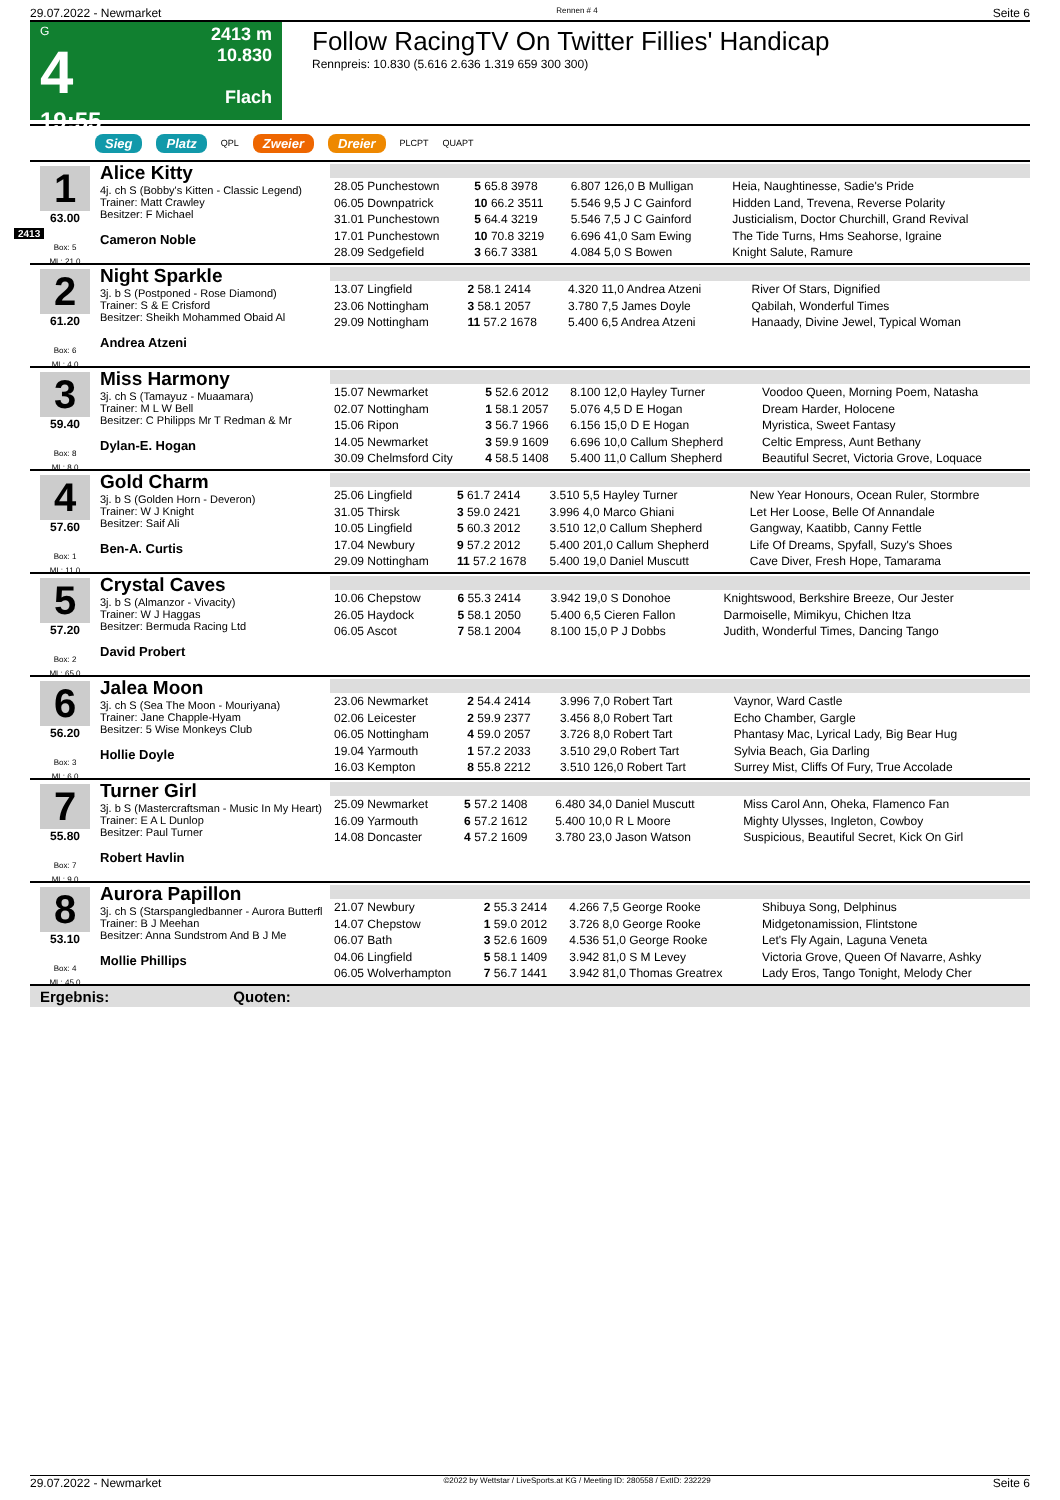29.07.2022 - Newmarket Rennen # 4 Seite 6
G
4
19:55
2413 m
10.830
Flach
Follow RacingTV On Twitter Fillies' Handicap
Rennpreis: 10.830 (5.616 2.636 1.319 659 300 300)
Sieg Platz QPL Zweier Dreier PLCPT QUAPT
2413
1
63.00
Box: 5
ML: 21,0
Alice Kitty
4j. ch S (Bobby's Kitten - Classic Legend)
Trainer: Matt Crawley
Besitzer: F Michael
Cameron Noble
| 28.05 Punchestown | 5 65.8 3978 | 6.807 126,0 B Mulligan | Heia, Naughtinesse, Sadie's Pride |
| 06.05 Downpatrick | 10 66.2 3511 | 5.546 9,5 J C Gainford | Hidden Land, Trevena, Reverse Polarity |
| 31.01 Punchestown | 5 64.4 3219 | 5.546 7,5 J C Gainford | Justicialism, Doctor Churchill, Grand Revival |
| 17.01 Punchestown | 10 70.8 3219 | 6.696 41,0 Sam Ewing | The Tide Turns, Hms Seahorse, Igraine |
| 28.09 Sedgefield | 3 66.7 3381 | 4.084 5,0 S Bowen | Knight Salute, Ramure |
2
61.20
Box: 6
ML: 4,0
Night Sparkle
3j. b S (Postponed - Rose Diamond)
Trainer: S & E Crisford
Besitzer: Sheikh Mohammed Obaid Al
Andrea Atzeni
| 13.07 Lingfield | 2 58.1 2414 | 4.320 11,0 Andrea Atzeni | River Of Stars, Dignified |
| 23.06 Nottingham | 3 58.1 2057 | 3.780 7,5 James Doyle | Qabilah, Wonderful Times |
| 29.09 Nottingham | 11 57.2 1678 | 5.400 6,5 Andrea Atzeni | Hanaady, Divine Jewel, Typical Woman |
3
59.40
Box: 8
ML: 8,0
Miss Harmony
3j. ch S (Tamayuz - Muaamara)
Trainer: M L W Bell
Besitzer: C Philipps Mr T Redman & Mr
Dylan-E. Hogan
| 15.07 Newmarket | 5 52.6 2012 | 8.100 12,0 Hayley Turner | Voodoo Queen, Morning Poem, Natasha |
| 02.07 Nottingham | 1 58.1 2057 | 5.076 4,5 D E Hogan | Dream Harder, Holocene |
| 15.06 Ripon | 3 56.7 1966 | 6.156 15,0 D E Hogan | Myristica, Sweet Fantasy |
| 14.05 Newmarket | 3 59.9 1609 | 6.696 10,0 Callum Shepherd | Celtic Empress, Aunt Bethany |
| 30.09 Chelmsford City | 4 58.5 1408 | 5.400 11,0 Callum Shepherd | Beautiful Secret, Victoria Grove, Loquace |
4
57.60
Box: 1
ML: 11,0
Gold Charm
3j. b S (Golden Horn - Deveron)
Trainer: W J Knight
Besitzer: Saif Ali
Ben-A. Curtis
| 25.06 Lingfield | 5 61.7 2414 | 3.510 5,5 Hayley Turner | New Year Honours, Ocean Ruler, Stormbre |
| 31.05 Thirsk | 3 59.0 2421 | 3.996 4,0 Marco Ghiani | Let Her Loose, Belle Of Annandale |
| 10.05 Lingfield | 5 60.3 2012 | 3.510 12,0 Callum Shepherd | Gangway, Kaatibb, Canny Fettle |
| 17.04 Newbury | 9 57.2 2012 | 5.400 201,0 Callum Shepherd | Life Of Dreams, Spyfall, Suzy's Shoes |
| 29.09 Nottingham | 11 57.2 1678 | 5.400 19,0 Daniel Muscutt | Cave Diver, Fresh Hope, Tamarama |
5
57.20
Box: 2
ML: 65,0
Crystal Caves
3j. b S (Almanzor - Vivacity)
Trainer: W J Haggas
Besitzer: Bermuda Racing Ltd
David Probert
| 10.06 Chepstow | 6 55.3 2414 | 3.942 19,0 S Donohoe | Knightswood, Berkshire Breeze, Our Jester |
| 26.05 Haydock | 5 58.1 2050 | 5.400 6,5 Cieren Fallon | Darmoiselle, Mimikyu, Chichen Itza |
| 06.05 Ascot | 7 58.1 2004 | 8.100 15,0 P J Dobbs | Judith, Wonderful Times, Dancing Tango |
6
56.20
Box: 3
ML: 6,0
Jalea Moon
3j. ch S (Sea The Moon - Mouriyana)
Trainer: Jane Chapple-Hyam
Besitzer: 5 Wise Monkeys Club
Hollie Doyle
| 23.06 Newmarket | 2 54.4 2414 | 3.996 7,0 Robert Tart | Vaynor, Ward Castle |
| 02.06 Leicester | 2 59.9 2377 | 3.456 8,0 Robert Tart | Echo Chamber, Gargle |
| 06.05 Nottingham | 4 59.0 2057 | 3.726 8,0 Robert Tart | Phantasy Mac, Lyrical Lady, Big Bear Hug |
| 19.04 Yarmouth | 1 57.2 2033 | 3.510 29,0 Robert Tart | Sylvia Beach, Gia Darling |
| 16.03 Kempton | 8 55.8 2212 | 3.510 126,0 Robert Tart | Surrey Mist, Cliffs Of Fury, True Accolade |
7
55.80
Box: 7
ML: 9,0
Turner Girl
3j. b S (Mastercraftsman - Music In My Heart)
Trainer: E A L Dunlop
Besitzer: Paul Turner
Robert Havlin
| 25.09 Newmarket | 5 57.2 1408 | 6.480 34,0 Daniel Muscutt | Miss Carol Ann, Oheka, Flamenco Fan |
| 16.09 Yarmouth | 6 57.2 1612 | 5.400 10,0 R L Moore | Mighty Ulysses, Ingleton, Cowboy |
| 14.08 Doncaster | 4 57.2 1609 | 3.780 23,0 Jason Watson | Suspicious, Beautiful Secret, Kick On Girl |
8
53.10
Box: 4
ML: 45,0
Aurora Papillon
3j. ch S (Starspangledbanner - Aurora Butterfl
Trainer: B J Meehan
Besitzer: Anna Sundstrom And B J Me
Mollie Phillips
| 21.07 Newbury | 2 55.3 2414 | 4.266 7,5 George Rooke | Shibuya Song, Delphinus |
| 14.07 Chepstow | 1 59.0 2012 | 3.726 8,0 George Rooke | Midgetonamission, Flintstone |
| 06.07 Bath | 3 52.6 1609 | 4.536 51,0 George Rooke | Let's Fly Again, Laguna Veneta |
| 04.06 Lingfield | 5 58.1 1409 | 3.942 81,0 S M Levey | Victoria Grove, Queen Of Navarre, Ashky |
| 06.05 Wolverhampton | 7 56.7 1441 | 3.942 81,0 Thomas Greatrex | Lady Eros, Tango Tonight, Melody Cher |
Ergebnis: Quoten:
29.07.2022 - Newmarket ©2022 by Wettstar / LiveSports.at KG / Meeting ID: 280558 / ExtID: 232229 Seite 6